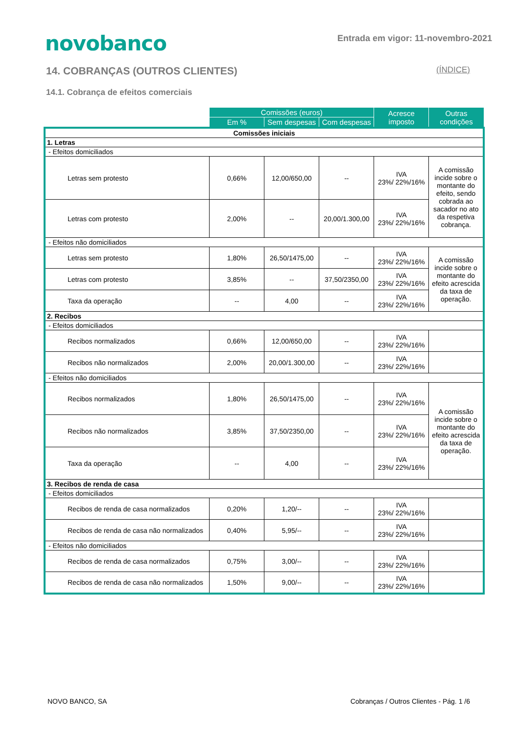novobanco
Entrada em vigor: 11-novembro-2021
14. COBRANÇAS (OUTROS CLIENTES) (ÍNDICE)
14.1. Cobrança de efeitos comerciais
| | Comissões (euros) | | | Acresce imposto | Outras condições |
| --- | --- | --- | --- | --- | --- |
| | Em % | Sem despesas | Com despesas | | |
| Comissões iniciais | | | | | |
| 1. Letras | | | | | |
| - Efeitos domiciliados | | | | | |
| Letras sem protesto | 0,66% | 12,00/650,00 | -- | IVA 23%/ 22%/16% | A comissão incide sobre o montante do efeito, sendo cobrada ao sacador no ato da respetiva cobrança. |
| Letras com protesto | 2,00% | -- | 20,00/1.300,00 | IVA 23%/ 22%/16% | |
| - Efeitos não domiciliados | | | | | |
| Letras sem protesto | 1,80% | 26,50/1475,00 | -- | IVA 23%/ 22%/16% | A comissão incide sobre o montante do efeito acrescida da taxa de operação. |
| Letras com protesto | 3,85% | -- | 37,50/2350,00 | IVA 23%/ 22%/16% | |
| Taxa da operação | -- | 4,00 | -- | IVA 23%/ 22%/16% | |
| 2. Recibos | | | | | |
| - Efeitos domiciliados | | | | | |
| Recibos normalizados | 0,66% | 12,00/650,00 | -- | IVA 23%/ 22%/16% | |
| Recibos não normalizados | 2,00% | 20,00/1.300,00 | -- | IVA 23%/ 22%/16% | |
| - Efeitos não domiciliados | | | | | |
| Recibos normalizados | 1,80% | 26,50/1475,00 | -- | IVA 23%/ 22%/16% | A comissão incide sobre o montante do efeito acrescida da taxa de operação. |
| Recibos não normalizados | 3,85% | 37,50/2350,00 | -- | IVA 23%/ 22%/16% | |
| Taxa da operação | -- | 4,00 | -- | IVA 23%/ 22%/16% | |
| 3. Recibos de renda de casa | | | | | |
| - Efeitos domiciliados | | | | | |
| Recibos de renda de casa normalizados | 0,20% | 1,20/-- | -- | IVA 23%/ 22%/16% | |
| Recibos de renda de casa não normalizados | 0,40% | 5,95/-- | -- | IVA 23%/ 22%/16% | |
| - Efeitos não domiciliados | | | | | |
| Recibos de renda de casa normalizados | 0,75% | 3,00/-- | -- | IVA 23%/ 22%/16% | |
| Recibos de renda de casa não normalizados | 1,50% | 9,00/-- | -- | IVA 23%/ 22%/16% | |
NOVO BANCO, SA Cobranças / Outros Clientes - Pág. 1 /6